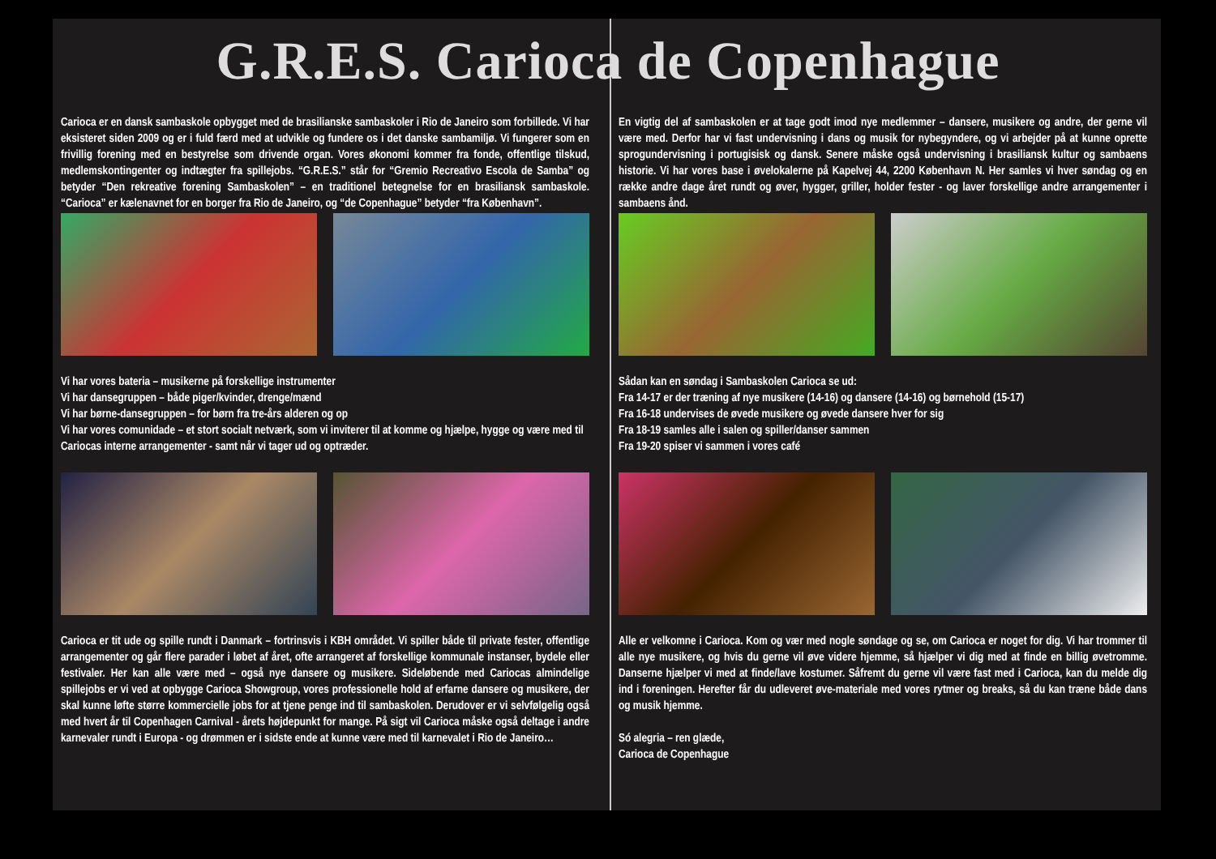G.R.E.S. Carioca de Copenhague
Carioca er en dansk sambaskole opbygget med de brasilianske sambaskoler i Rio de Janeiro som forbillede. Vi har eksisteret siden 2009 og er i fuld færd med at udvikle og fundere os i det danske sambamiljø. Vi fungerer som en frivillig forening med en bestyrelse som drivende organ. Vores økonomi kommer fra fonde, offentlige tilskud, medlemskontingenter og indtægter fra spillejobs. “G.R.E.S.” står for “Gremio Recreativo Escola de Samba” og betyder “Den rekreative forening Sambaskolen” – en traditionel betegnelse for en brasiliansk sambaskole. “Carioca” er kælenavnet for en borger fra Rio de Janeiro, og “de Copenhague” betyder “fra København”.
Vi har vores bateria – musikerne på forskellige instrumenter
Vi har dansegruppen – både piger/kvinder, drenge/mænd
Vi har børne-dansegruppen – for børn fra tre-års alderen og op
Vi har vores comunidade – et stort socialt netværk, som vi inviterer til at komme og hjælpe, hygge og være med til Cariocas interne arrangementer - samt når vi tager ud og optræder.
Carioca er tit ude og spille rundt i Danmark – fortrinsvis i KBH området. Vi spiller både til private fester, offentlige arrangementer og går flere parader i løbet af året, ofte arrangeret af forskellige kommunale instanser, bydele eller festivaler. Her kan alle være med – også nye dansere og musikere. Sideløbende med Cariocas almindelige spillejobs er vi ved at opbygge Carioca Showgroup, vores professionelle hold af erfarne dansere og musikere, der skal kunne løfte større kommercielle jobs for at tjene penge ind til sambaskolen. Derudover er vi selvfølgelig også med hvert år til Copenhagen Carnival - årets højdepunkt for mange. På sigt vil Carioca måske også deltage i andre karnevaler rundt i Europa - og drømmen er i sidste ende at kunne være med til karnevalet i Rio de Janeiro…
En vigtig del af sambaskolen er at tage godt imod nye medlemmer – dansere, musikere og andre, der gerne vil være med. Derfor har vi fast undervisning i dans og musik for nybegyndere, og vi arbejder på at kunne oprette sprogundervisning i portugisisk og dansk. Senere måske også undervisning i brasiliansk kultur og sambaens historie. Vi har vores base i øvelokalerne på Kapelvej 44, 2200 København N. Her samles vi hver søndag og en række andre dage året rundt og øver, hygger, griller, holder fester - og laver forskellige andre arrangementer i sambaens ånd.
Sådan kan en søndag i Sambaskolen Carioca se ud:
Fra 14-17 er der træning af nye musikere (14-16) og dansere (14-16) og børnehold (15-17)
Fra 16-18 undervises de øvede musikere og øvede dansere hver for sig
Fra 18-19 samles alle i salen og spiller/danser sammen
Fra 19-20 spiser vi sammen i vores café
Alle er velkomne i Carioca. Kom og vær med nogle søndage og se, om Carioca er noget for dig. Vi har trommer til alle nye musikere, og hvis du gerne vil øve videre hjemme, så hjælper vi dig med at finde en billig øvetromme. Danserne hjælper vi med at finde/lave kostumer. Såfremt du gerne vil være fast med i Carioca, kan du melde dig ind i foreningen. Herefter får du udleveret øve-materiale med vores rytmer og breaks, så du kan træne både dans og musik hjemme.
Só alegria – ren glæde,
Carioca de Copenhague